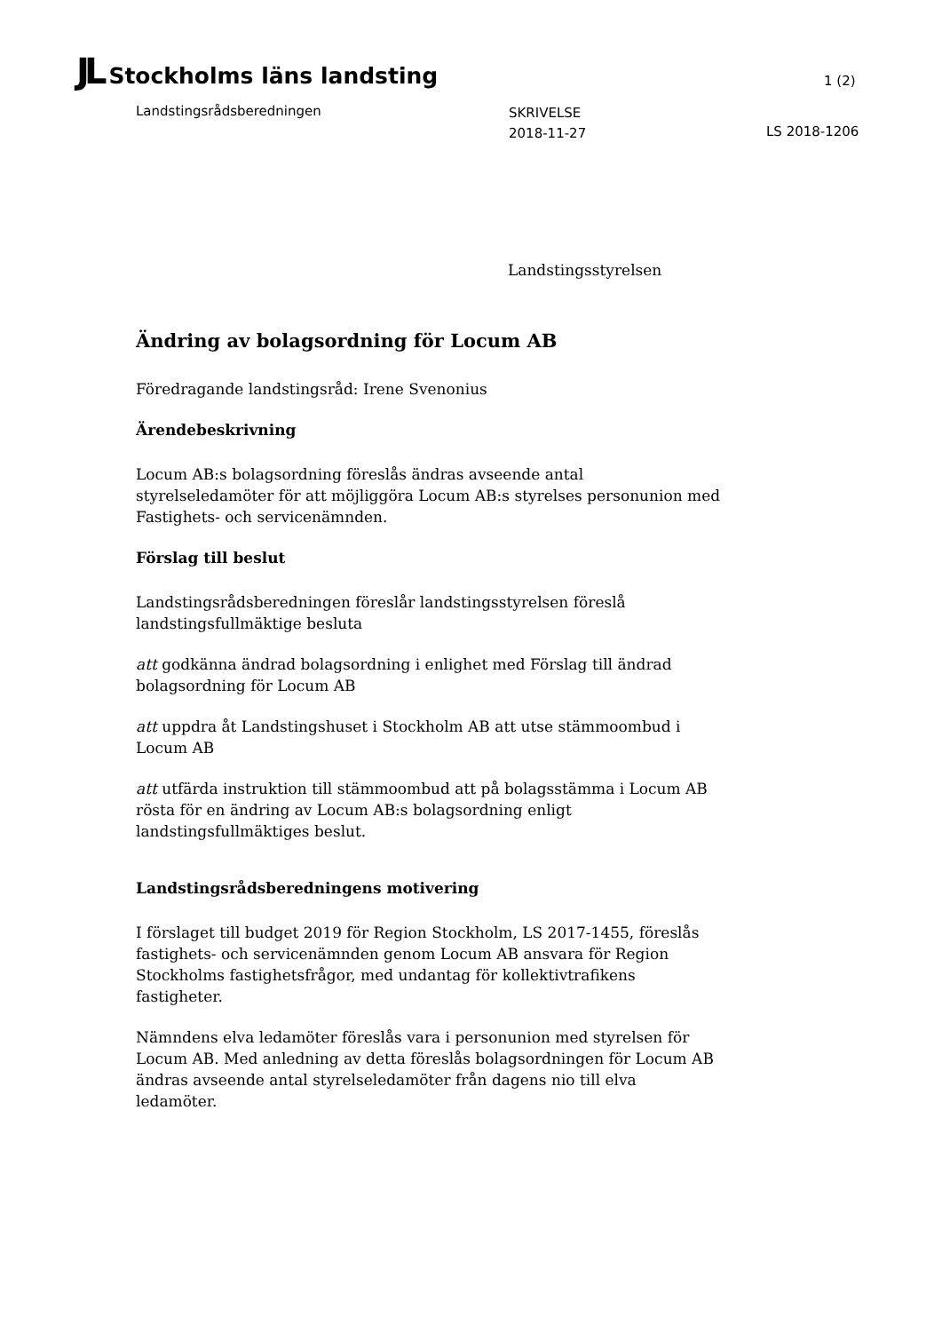JL Stockholms läns landsting
1 (2)
Landstingsrådsberedningen
SKRIVELSE
2018-11-27
LS 2018-1206
Landstingsstyrelsen
Ändring av bolagsordning för Locum AB
Föredragande landstingsråd: Irene Svenonius
Ärendebeskrivning
Locum AB:s bolagsordning föreslås ändras avseende antal styrelseledamöter för att möjliggöra Locum AB:s styrelses personunion med Fastighets- och servicenämnden.
Förslag till beslut
Landstingsrådsberedningen föreslår landstingsstyrelsen föreslå landstingsfullmäktige besluta
att godkänna ändrad bolagsordning i enlighet med Förslag till ändrad bolagsordning för Locum AB
att uppdra åt Landstingshuset i Stockholm AB att utse stämmoombud i Locum AB
att utfärda instruktion till stämmoombud att på bolagsstämma i Locum AB rösta för en ändring av Locum AB:s bolagsordning enligt landstingsfullmäktiges beslut.
Landstingsrådsberedningens motivering
I förslaget till budget 2019 för Region Stockholm, LS 2017-1455, föreslås fastighets- och servicenämnden genom Locum AB ansvara för Region Stockholms fastighetsfrågor, med undantag för kollektivtrafikens fastigheter.
Nämndens elva ledamöter föreslås vara i personunion med styrelsen för Locum AB. Med anledning av detta föreslås bolagsordningen för Locum AB ändras avseende antal styrelseledamöter från dagens nio till elva ledamöter.